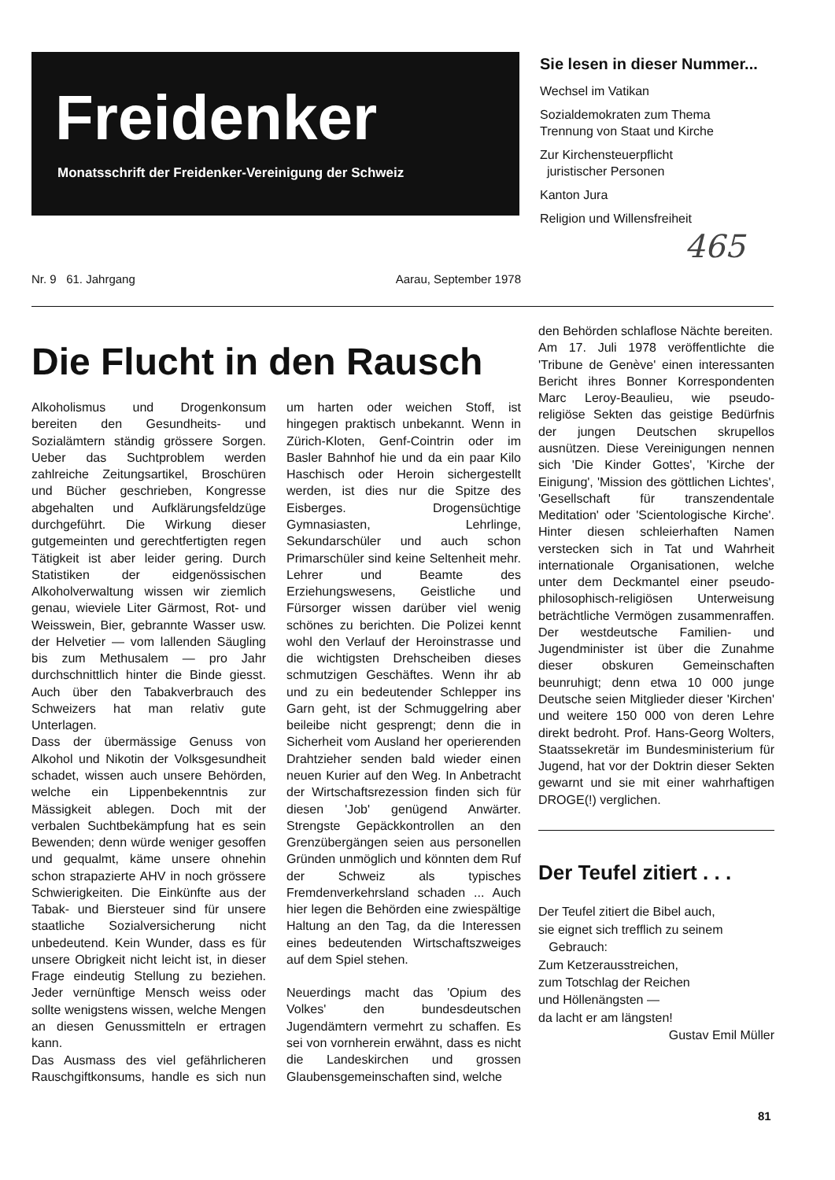Freidenker
Monatsschrift der Freidenker-Vereinigung der Schweiz
Sie lesen in dieser Nummer...
Wechsel im Vatikan
Sozialdemokraten zum Thema
Trennung von Staat und Kirche
Zur Kirchensteuerpflicht
juristischer Personen
Kanton Jura
Religion und Willensfreiheit
465
Nr. 9 61. Jahrgang Aarau, September 1978
Die Flucht in den Rausch
Alkoholismus und Drogenkonsum bereiten den Gesundheits- und Sozialämtern ständig grössere Sorgen. Ueber das Suchtproblem werden zahlreiche Zeitungsartikel, Broschüren und Bücher geschrieben, Kongresse abgehalten und Aufklärungsfeldzüge durchgeführt. Die Wirkung dieser gutgemeinten und gerechtfertigten regen Tätigkeit ist aber leider gering. Durch Statistiken der eidgenössischen Alkoholverwaltung wissen wir ziemlich genau, wieviele Liter Gärmost, Rot- und Weisswein, Bier, gebrannte Wasser usw. der Helvetier — vom lallenden Säugling bis zum Methusalem — pro Jahr durchschnittlich hinter die Binde giesst. Auch über den Tabakverbrauch des Schweizers hat man relativ gute Unterlagen.
Dass der übermässige Genuss von Alkohol und Nikotin der Volksgesundheit schadet, wissen auch unsere Behörden, welche ein Lippenbekenntnis zur Mässigkeit ablegen. Doch mit der verbalen Suchtbekämpfung hat es sein Bewenden; denn würde weniger gesoffen und gequalmt, käme unsere ohnehin schon strapazierte AHV in noch grössere Schwierigkeiten. Die Einkünfte aus der Tabak- und Biersteuer sind für unsere staatliche Sozialversicherung nicht unbedeutend. Kein Wunder, dass es für unsere Obrigkeit nicht leicht ist, in dieser Frage eindeutig Stellung zu beziehen. Jeder vernünftige Mensch weiss oder sollte wenigstens wissen, welche Mengen an diesen Genussmitteln er ertragen kann.
Das Ausmass des viel gefährlicheren Rauschgiftkonsums, handle es sich nun um harten oder weichen Stoff, ist hingegen praktisch unbekannt. Wenn in Zürich-Kloten, Genf-Cointrin oder im Basler Bahnhof hie und da ein paar Kilo Haschisch oder Heroin sichergestellt werden, ist dies nur die Spitze des Eisberges. Drogensüchtige Gymnasiasten, Lehrlinge, Sekundarschüler und auch schon Primarschüler sind keine Seltenheit mehr. Lehrer und Beamte des Erziehungswesens, Geistliche und Fürsorger wissen darüber viel wenig schönes zu berichten. Die Polizei kennt wohl den Verlauf der Heroinstrasse und die wichtigsten Drehscheiben dieses schmutzigen Geschäftes. Wenn ihr ab und zu ein bedeutender Schlepper ins Garn geht, ist der Schmuggelring aber beileibe nicht gesprengt; denn die in Sicherheit vom Ausland her operierenden Drahtzieher senden bald wieder einen neuen Kurier auf den Weg. In Anbetracht der Wirtschaftsrezession finden sich für diesen 'Job' genügend Anwärter. Strengste Gepäckkontrollen an den Grenzübergängen seien aus personellen Gründen unmöglich und könnten dem Ruf der Schweiz als typisches Fremdenverkehrsland schaden ... Auch hier legen die Behörden eine zwiespältige Haltung an den Tag, da die Interessen eines bedeutenden Wirtschaftszweiges auf dem Spiel stehen.
Neuerdings macht das 'Opium des Volkes' den bundesdeutschen Jugendämtern vermehrt zu schaffen. Es sei von vornherein erwähnt, dass es nicht die Landeskirchen und grossen Glaubensgemeinschaften sind, welche
den Behörden schlaflose Nächte bereiten.
Am 17. Juli 1978 veröffentlichte die 'Tribune de Genève' einen interessanten Bericht ihres Bonner Korrespondenten Marc Leroy-Beaulieu, wie pseudo-religiöse Sekten das geistige Bedürfnis der jungen Deutschen skrupellos ausnützen. Diese Vereinigungen nennen sich 'Die Kinder Gottes', 'Kirche der Einigung', 'Mission des göttlichen Lichtes', 'Gesellschaft für transzendentale Meditation' oder 'Scientologische Kirche'. Hinter diesen schleierhaften Namen verstecken sich in Tat und Wahrheit internationale Organisationen, welche unter dem Deckmantel einer pseudo-philosophisch-religiösen Unterweisung beträchtliche Vermögen zusammenraffen. Der westdeutsche Familien- und Jugendminister ist über die Zunahme dieser obskuren Gemeinschaften beunruhigt; denn etwa 10 000 junge Deutsche seien Mitglieder dieser 'Kirchen' und weitere 150 000 von deren Lehre direkt bedroht. Prof. Hans-Georg Wolters, Staatssekretär im Bundesministerium für Jugend, hat vor der Doktrin dieser Sekten gewarnt und sie mit einer wahrhaftigen DROGE(!) verglichen.
Der Teufel zitiert . . .
Der Teufel zitiert die Bibel auch,
sie eignet sich trefflich zu seinem
Gebrauch:
Zum Ketzerausstreichen,
zum Totschlag der Reichen
und Höllenängsten —
da lacht er am längsten!
Gustav Emil Müller
81